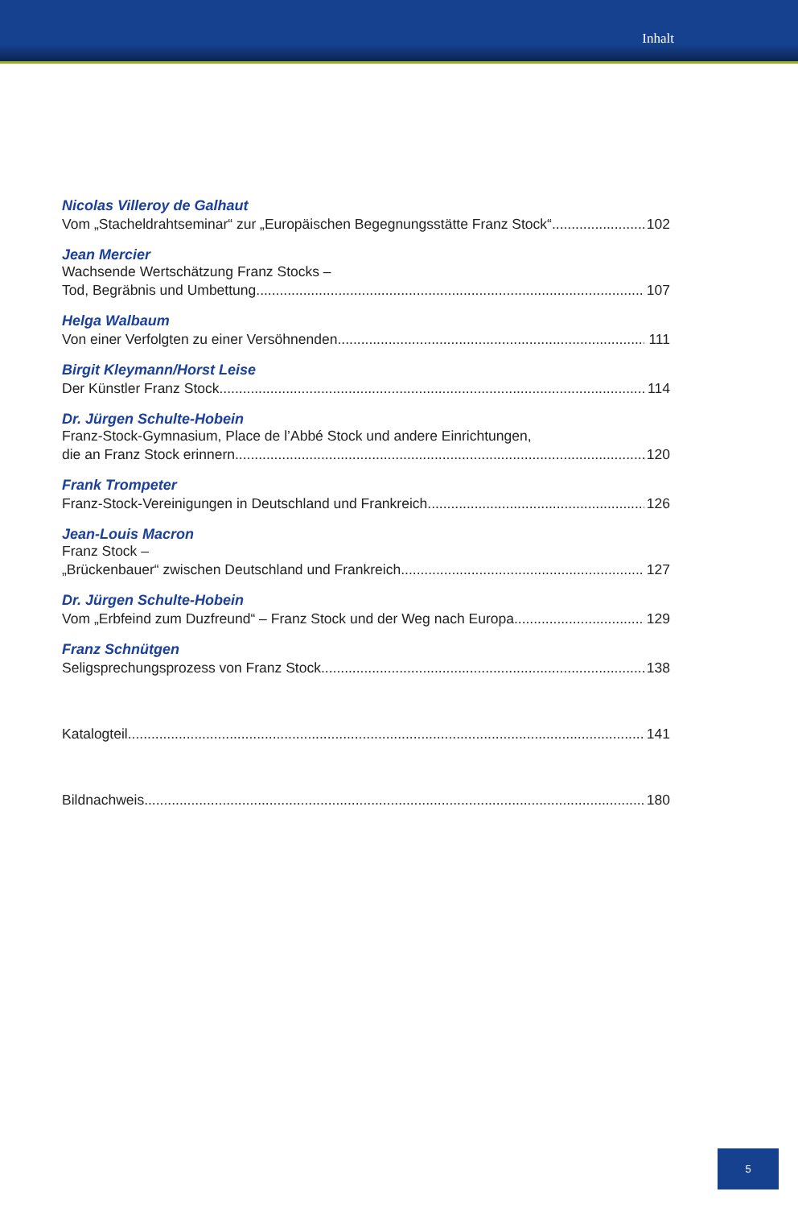Inhalt
Nicolas Villeroy de Galhaut
Vom „Stacheldrahtseminar“ zur „Europäischen Begegnungsstätte Franz Stock“ 102
Jean Mercier
Wachsende Wertschätzung Franz Stocks –
Tod, Begräbnis und Umbettung 107
Helga Walbaum
Von einer Verfolgten zu einer Versöhnenden 111
Birgit Kleymann/Horst Leise
Der Künstler Franz Stock 114
Dr. Jürgen Schulte-Hobein
Franz-Stock-Gymnasium, Place de l’Abbé Stock und andere Einrichtungen,
die an Franz Stock erinnern 120
Frank Trompeter
Franz-Stock-Vereinigungen in Deutschland und Frankreich 126
Jean-Louis Macron
Franz Stock –
„Brückenbauer“ zwischen Deutschland und Frankreich 127
Dr. Jürgen Schulte-Hobein
Vom „Erbfeind zum Duzfreund“ – Franz Stock und der Weg nach Europa 129
Franz Schnütgen
Seligsprechungsprozess von Franz Stock 138
Katalogteil 141
Bildnachweis 180
5